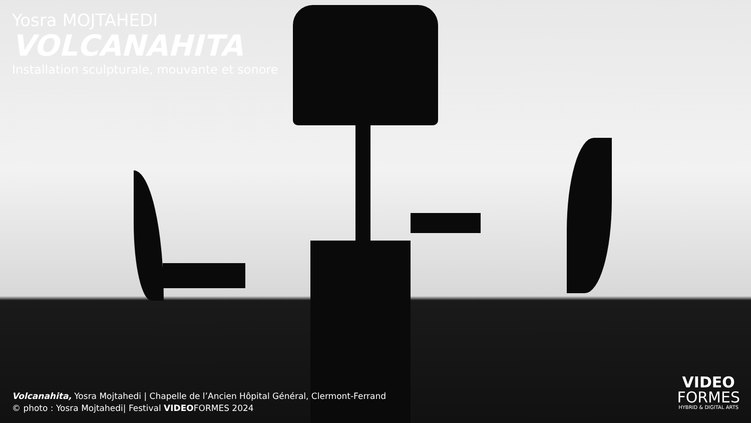Yosra MOJTAHEDI
VOLCANAHITA
Installation sculpturale, mouvante et sonore
Volcanahita, Yosra Mojtahedi | Chapelle de l’Ancien Hôpital Général, Clermont-Ferrand
© photo : Yosra Mojtahedi| Festival VIDEOFORMES 2024
VIDEO
FORMES
HYBRID & DIGITAL ARTS